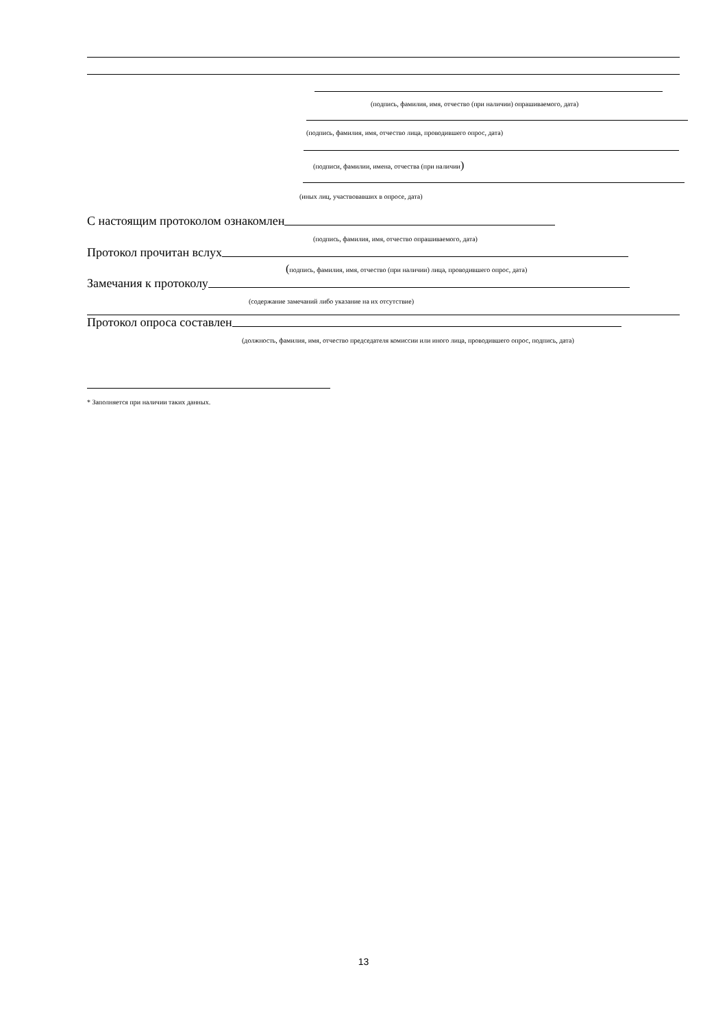(подпись, фамилия, имя, отчество (при наличии) опрашиваемого, дата)
(подпись, фамилия, имя, отчество лица, проводившего опрос, дата)
(подписи, фамилии, имена, отчества (при наличии)
(иных лиц, участвовавших в опросе, дата)
С настоящим протоколом ознакомлен
(подпись, фамилия, имя, отчество опрашиваемого, дата)
Протокол прочитан вслух
(подпись, фамилия, имя, отчество (при наличии) лица, проводившего опрос, дата)
Замечания к протоколу
(содержание замечаний либо указание на их отсутствие)
Протокол опроса составлен
(должность, фамилия, имя, отчество председателя комиссии или иного лица, проводившего опрос, подпись, дата)
* Заполняется при наличии таких данных.
13